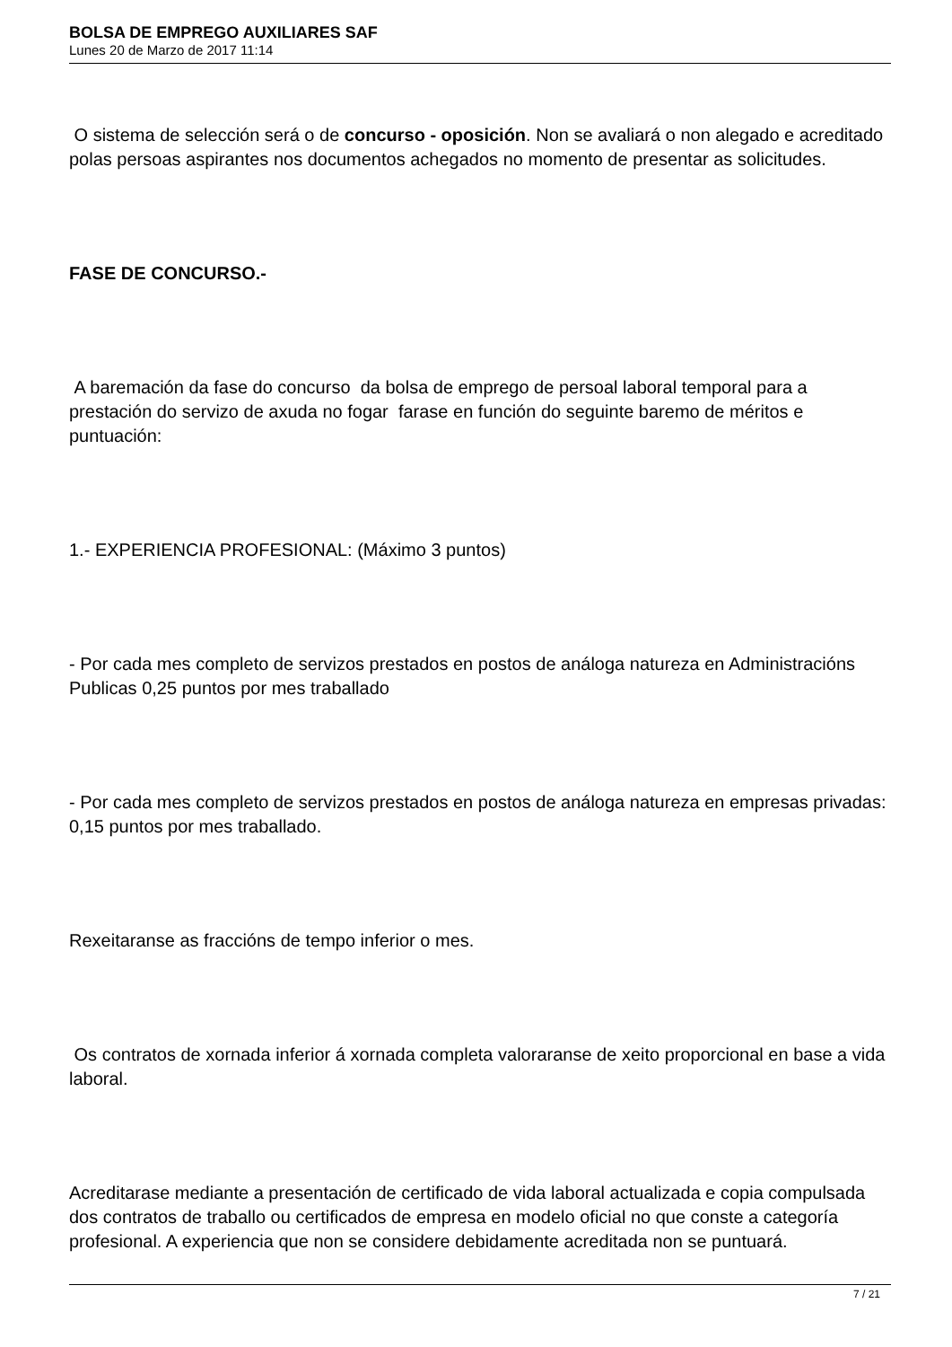BOLSA DE EMPREGO AUXILIARES SAF
Lunes 20 de Marzo de 2017 11:14
O sistema de selección será o de concurso - oposición. Non se avaliará o non alegado e acreditado polas persoas aspirantes nos documentos achegados no momento de presentar as solicitudes.
FASE DE CONCURSO.-
A baremación da fase do concurso da bolsa de emprego de persoal laboral temporal para a prestación do servizo de axuda no fogar farase en función do seguinte baremo de méritos e puntuación:
1.- EXPERIENCIA PROFESIONAL: (Máximo 3 puntos)
- Por cada mes completo de servizos prestados en postos de análoga natureza en Administracións Publicas 0,25 puntos por mes traballado
- Por cada mes completo de servizos prestados en postos de análoga natureza en empresas privadas: 0,15 puntos por mes traballado.
Rexeitaranse as fraccións de tempo inferior o mes.
Os contratos de xornada inferior á xornada completa valoraranse de xeito proporcional en base a vida laboral.
Acreditarase mediante a presentación de certificado de vida laboral actualizada e copia compulsada dos contratos de traballo ou certificados de empresa en modelo oficial no que conste a categoría profesional. A experiencia que non se considere debidamente acreditada non se puntuará.
7 / 21